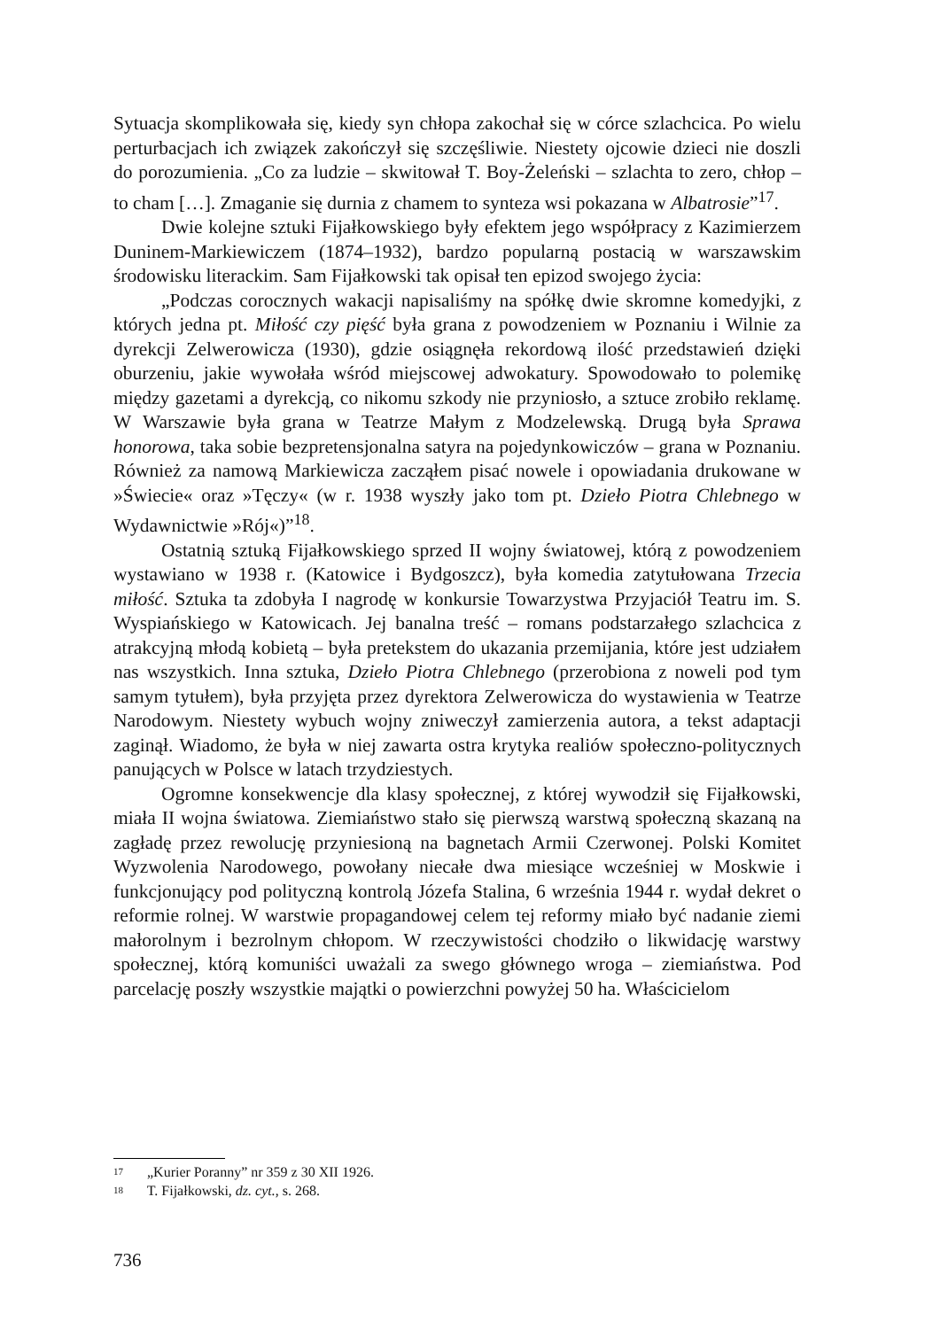Sytuacja skomplikowała się, kiedy syn chłopa zakochał się w córce szlachcica. Po wielu perturbacjach ich związek zakończył się szczęśliwie. Niestety ojcowie dzieci nie doszli do porozumienia. „Co za ludzie – skwitował T. Boy-Żeleński – szlachta to zero, chłop – to cham […]. Zmaganie się durnia z chamem to synteza wsi pokazana w Albatrosie”<sup>17</sup>.
Dwie kolejne sztuki Fijałkowskiego były efektem jego współpracy z Kazimierzem Duninem-Markiewiczem (1874–1932), bardzo popularną postacią w warszawskim środowisku literackim. Sam Fijałkowski tak opisał ten epizod swojego życia:
„Podczas corocznych wakacji napisaliśmy na spółkę dwie skromne komedyjki, z których jedna pt. Miłość czy pięść była grana z powodzeniem w Poznaniu i Wilnie za dyrekcji Zelwerowicza (1930), gdzie osiągnęła rekordową ilość przedstawień dzięki oburzeniu, jakie wywołała wśród miejscowej adwokatury. Spowodowało to polemikę między gazetami a dyrekcją, co nikomu szkody nie przyniosło, a sztuce zrobiło reklamę. W Warszawie była grana w Teatrze Małym z Modzelewską. Drugą była Sprawa honorowa, taka sobie bezpretensjonalna satyra na pojedynkowiczów – grana w Poznaniu. Również za namową Markiewicza zacząłem pisać nowele i opowiadania drukowane w »Świecie« oraz »Tęczy« (w r. 1938 wyszły jako tom pt. Dzieło Piotra Chlebnego w Wydawnictwie »Rój«)”<sup>18</sup>.
Ostatnią sztuką Fijałkowskiego sprzed II wojny światowej, którą z powodzeniem wystawiano w 1938 r. (Katowice i Bydgoszcz), była komedia zatytułowana Trzecia miłość. Sztuka ta zdobyła I nagrodę w konkursie Towarzystwa Przyjaciół Teatru im. S. Wyspiańskiego w Katowicach. Jej banalna treść – romans podstarzałego szlachcica z atrakcyjną młodą kobietą – była pretekstem do ukazania przemijania, które jest udziałem nas wszystkich. Inna sztuka, Dzieło Piotra Chlebnego (przerobiona z noweli pod tym samym tytułem), była przyjęta przez dyrektora Zelwerowicza do wystawienia w Teatrze Narodowym. Niestety wybuch wojny zniweczył zamierzenia autora, a tekst adaptacji zaginął. Wiadomo, że była w niej zawarta ostra krytyka realiów społeczno-politycznych panujących w Polsce w latach trzydziestych.
Ogromne konsekwencje dla klasy społecznej, z której wywodził się Fijałkowski, miała II wojna światowa. Ziemiaństwo stało się pierwszą warstwą społeczną skazaną na zagładę przez rewolucję przyniesioną na bagnetach Armii Czerwonej. Polski Komitet Wyzwolenia Narodowego, powołany niecałe dwa miesiące wcześniej w Moskwie i funkcjonujący pod polityczną kontrolą Józefa Stalina, 6 września 1944 r. wydał dekret o reformie rolnej. W warstwie propagandowej celem tej reformy miało być nadanie ziemi małorolnym i bezrolnym chłopom. W rzeczywistości chodziło o likwidację warstwy społecznej, którą komuniści uważali za swego głównego wroga – ziemiaństwa. Pod parcelację poszły wszystkie majątki o powierzchni powyżej 50 ha. Właścicielom
17 „Kurier Poranny” nr 359 z 30 XII 1926.
18 T. Fijałkowski, dz. cyt., s. 268.
736